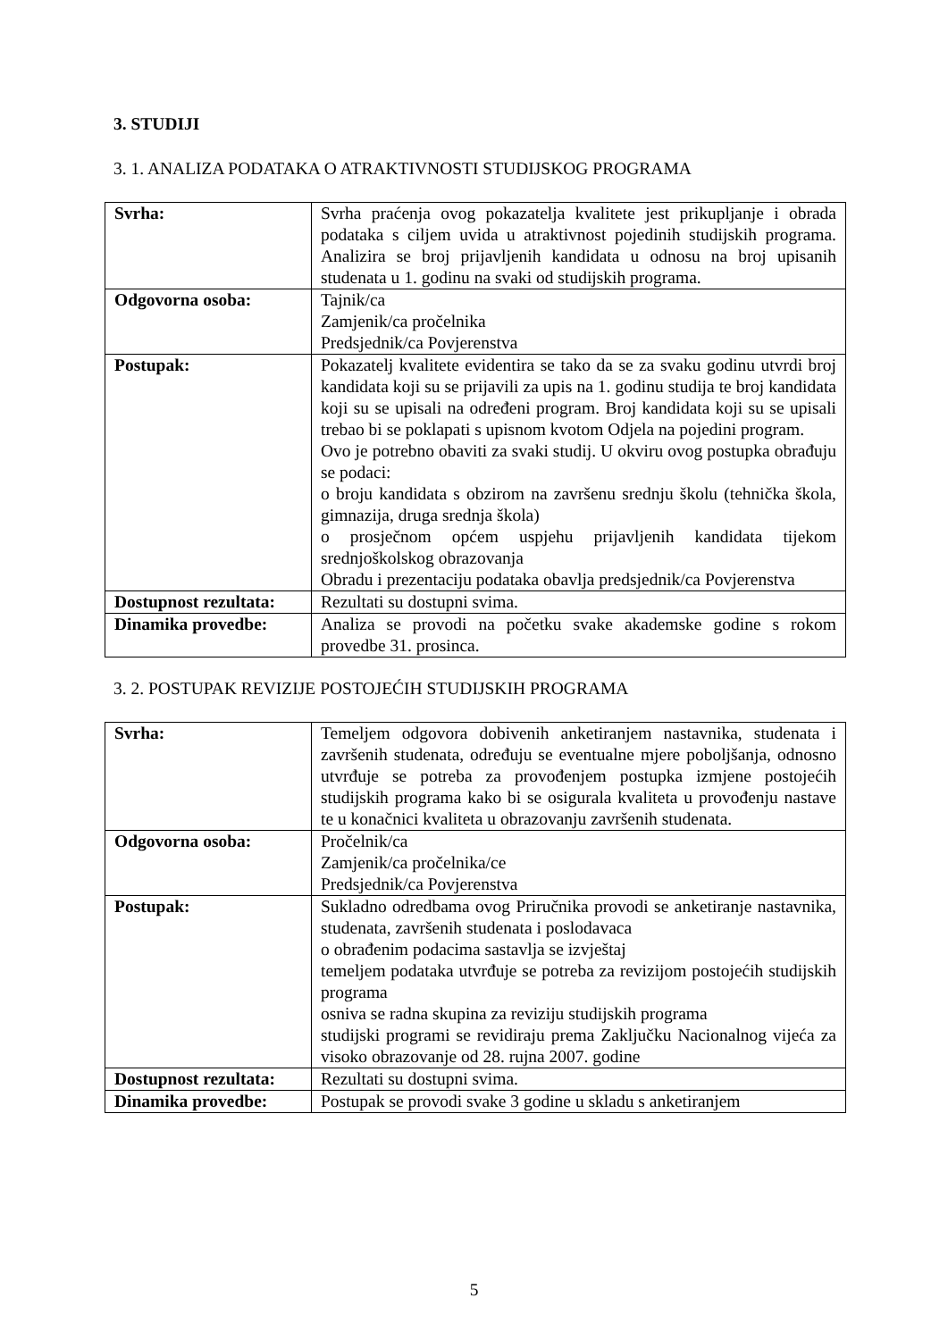3. STUDIJI
3. 1. ANALIZA PODATAKA O ATRAKTIVNOSTI STUDIJSKOG PROGRAMA
| Svrha: | Svrha praćenja ovog pokazatelja kvalitete jest prikupljanje i obrada podataka s ciljem uvida u atraktivnost pojedinih studijskih programa. Analizira se broj prijavljenih kandidata u odnosu na broj upisanih studenata u 1. godinu na svaki od studijskih programa. |
| Odgovorna osoba: | Tajnik/ca Zamjenik/ca pročelnika Predsjednik/ca Povjerenstva |
| Postupak: | Pokazatelj kvalitete evidentira se tako da se za svaku godinu utvrdi broj kandidata koji su se prijavili za upis na 1. godinu studija te broj kandidata koji su se upisali na određeni program. Broj kandidata koji su se upisali trebao bi se poklapati s upisnom kvotom Odjela na pojedini program. Ovo je potrebno obaviti za svaki studij. U okviru ovog postupka obrađuju se podaci: o broju kandidata s obzirom na završenu srednju školu (tehnička škola, gimnazija, druga srednja škola) o prosječnom općem uspjehu prijavljenih kandidata tijekom srednjoškolskog obrazovanja Obradu i prezentaciju podataka obavlja predsjednik/ca Povjerenstva |
| Dostupnost rezultata: | Rezultati su dostupni svima. |
| Dinamika provedbe: | Analiza se provodi na početku svake akademske godine s rokom provedbe 31. prosinca. |
3. 2. POSTUPAK REVIZIJE POSTOJEĆIH STUDIJSKIH PROGRAMA
| Svrha: | Temeljem odgovora dobivenih anketiranjem nastavnika, studenata i završenih studenata, određuju se eventualne mjere poboljšanja, odnosno utvrđuje se potreba za provođenjem postupka izmjene postojećih studijskih programa kako bi se osigurala kvaliteta u provođenju nastave te u konačnici kvaliteta u obrazovanju završenih studenata. |
| Odgovorna osoba: | Pročelnik/ca Zamjenik/ca pročelnika/ce Predsjednik/ca Povjerenstva |
| Postupak: | Sukladno odredbama ovog Priručnika provodi se anketiranje nastavnika, studenata, završenih studenata i poslodavaca o obrađenim podacima sastavlja se izvještaj temeljem podataka utvrđuje se potreba za revizijom postojećih studijskih programa osniva se radna skupina za reviziju studijskih programa studijski programi se revidiraju prema Zaključku Nacionalnog vijeća za visoko obrazovanje od 28. rujna 2007. godine |
| Dostupnost rezultata: | Rezultati su dostupni svima. |
| Dinamika provedbe: | Postupak se provodi svake 3 godine u skladu s anketiranjem |
5